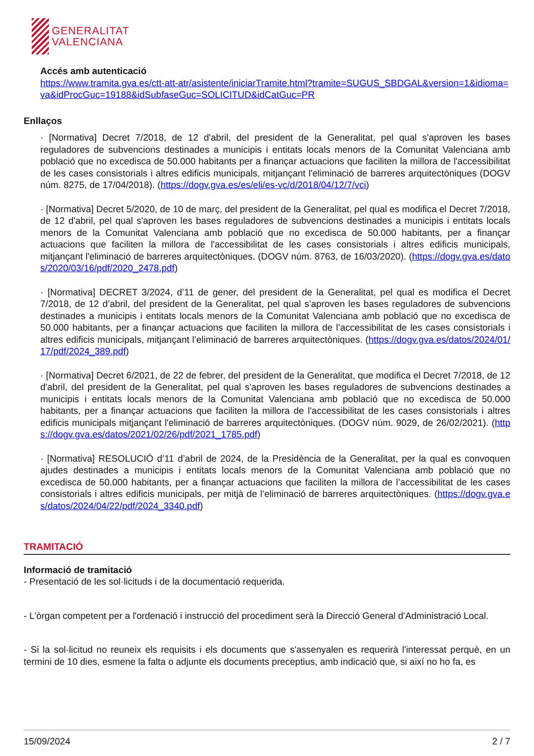GENERALITAT
VALENCIANA
Accés amb autenticació
https://www.tramita.gva.es/ctt-att-atr/asistente/iniciarTramite.html?tramite=SUGUS_SBDGAL&version=1&idioma=va&idProcGuc=19188&idSubfaseGuc=SOLICITUD&idCatGuc=PR
Enllaços
· [Normativa] Decret 7/2018, de 12 d'abril, del president de la Generalitat, pel qual s'aproven les bases reguladores de subvencions destinades a municipis i entitats locals menors de la Comunitat Valenciana amb població que no excedisca de 50.000 habitants per a finançar actuacions que faciliten la millora de l'accessibilitat de les cases consistorials i altres edificis municipals, mitjançant l'eliminació de barreres arquitectòniques (DOGV núm. 8275, de 17/04/2018). (https://dogv.gva.es/es/eli/es-vc/d/2018/04/12/7/vci)
· [Normativa] Decret 5/2020, de 10 de març, del president de la Generalitat, pel qual es modifica el Decret 7/2018, de 12 d'abril, pel qual s'aproven les bases reguladores de subvencions destinades a municipis i entitats locals menors de la Comunitat Valenciana amb població que no excedisca de 50.000 habitants, per a finançar actuacions que faciliten la millora de l'accessibilitat de les cases consistorials i altres edificis municipals, mitjançant l'eliminació de barreres arquitectòniques. (DOGV núm. 8763, de 16/03/2020). (https://dogv.gva.es/datos/2020/03/16/pdf/2020_2478.pdf)
· [Normativa] DECRET 3/2024, d’11 de gener, del president de la Generalitat, pel qual es modifica el Decret 7/2018, de 12 d’abril, del president de la Generalitat, pel qual s’aproven les bases reguladores de subvencions destinades a municipis i entitats locals menors de la Comunitat Valenciana amb població que no excedisca de 50.000 habitants, per a finançar actuacions que faciliten la millora de l’accessibilitat de les cases consistorials i altres edificis municipals, mitjançant l’eliminació de barreres arquitectòniques. (https://dogv.gva.es/datos/2024/01/17/pdf/2024_389.pdf)
· [Normativa] Decret 6/2021, de 22 de febrer, del president de la Generalitat, que modifica el Decret 7/2018, de 12 d'abril, del president de la Generalitat, pel qual s'aproven les bases reguladores de subvencions destinades a municipis i entitats locals menors de la Comunitat Valenciana amb població que no excedisca de 50.000 habitants, per a finançar actuacions que faciliten la millora de l'accessibilitat de les cases consistorials i altres edificis municipals mitjançant l'eliminació de barreres arquitectòniques. (DOGV núm. 9029, de 26/02/2021). (https://dogv.gva.es/datos/2021/02/26/pdf/2021_1785.pdf)
· [Normativa] RESOLUCIÓ d’11 d’abril de 2024, de la Presidència de la Generalitat, per la qual es convoquen ajudes destinades a municipis i entitats locals menors de la Comunitat Valenciana amb població que no excedisca de 50.000 habitants, per a finançar actuacions que faciliten la millora de l’accessibilitat de les cases consistorials i altres edificis municipals, per mitjà de l’eliminació de barreres arquitectòniques. (https://dogv.gva.es/datos/2024/04/22/pdf/2024_3340.pdf)
TRAMITACIÓ
Informació de tramitació
- Presentació de les sol·licituds i de la documentació requerida.
- L'òrgan competent per a l'ordenació i instrucció del procediment serà la Direcció General d'Administració Local.
- Si la sol·licitud no reuneix els requisits i els documents que s'assenyalen es requerirà l'interessat perquè, en un termini de 10 dies, esmene la falta o adjunte els documents preceptius, amb indicació que, si així no ho fa, es
15/09/2024 2 / 7